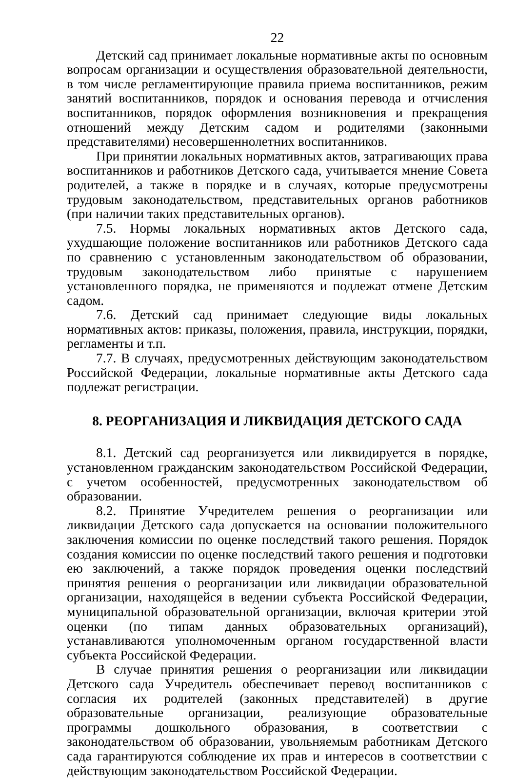22
Детский сад принимает локальные нормативные акты по основным вопросам организации и осуществления образовательной деятельности, в том числе регламентирующие правила приема воспитанников, режим занятий воспитанников, порядок и основания перевода и отчисления воспитанников, порядок оформления возникновения и прекращения отношений между Детским садом и родителями (законными представителями) несовершеннолетних воспитанников.
При принятии локальных нормативных актов, затрагивающих права воспитанников и работников Детского сада, учитывается мнение Совета родителей, а также в порядке и в случаях, которые предусмотрены трудовым законодательством, представительных органов работников (при наличии таких представительных органов).
7.5. Нормы локальных нормативных актов Детского сада, ухудшающие положение воспитанников или работников Детского сада по сравнению с установленным законодательством об образовании, трудовым законодательством либо принятые с нарушением установленного порядка, не применяются и подлежат отмене Детским садом.
7.6. Детский сад принимает следующие виды локальных нормативных актов: приказы, положения, правила, инструкции, порядки, регламенты и т.п.
7.7. В случаях, предусмотренных действующим законодательством Российской Федерации, локальные нормативные акты Детского сада подлежат регистрации.
8. РЕОРГАНИЗАЦИЯ И ЛИКВИДАЦИЯ ДЕТСКОГО САДА
8.1. Детский сад реорганизуется или ликвидируется в порядке, установленном гражданским законодательством Российской Федерации, с учетом особенностей, предусмотренных законодательством об образовании.
8.2. Принятие Учредителем решения о реорганизации или ликвидации Детского сада допускается на основании положительного заключения комиссии по оценке последствий такого решения. Порядок создания комиссии по оценке последствий такого решения и подготовки ею заключений, а также порядок проведения оценки последствий принятия решения о реорганизации или ликвидации образовательной организации, находящейся в ведении субъекта Российской Федерации, муниципальной образовательной организации, включая критерии этой оценки (по типам данных образовательных организаций), устанавливаются уполномоченным органом государственной власти субъекта Российской Федерации.
В случае принятия решения о реорганизации или ликвидации Детского сада Учредитель обеспечивает перевод воспитанников с согласия их родителей (законных представителей) в другие образовательные организации, реализующие образовательные программы дошкольного образования, в соответствии с законодательством об образовании, увольняемым работникам Детского сада гарантируются соблюдение их прав и интересов в соответствии с действующим законодательством Российской Федерации.